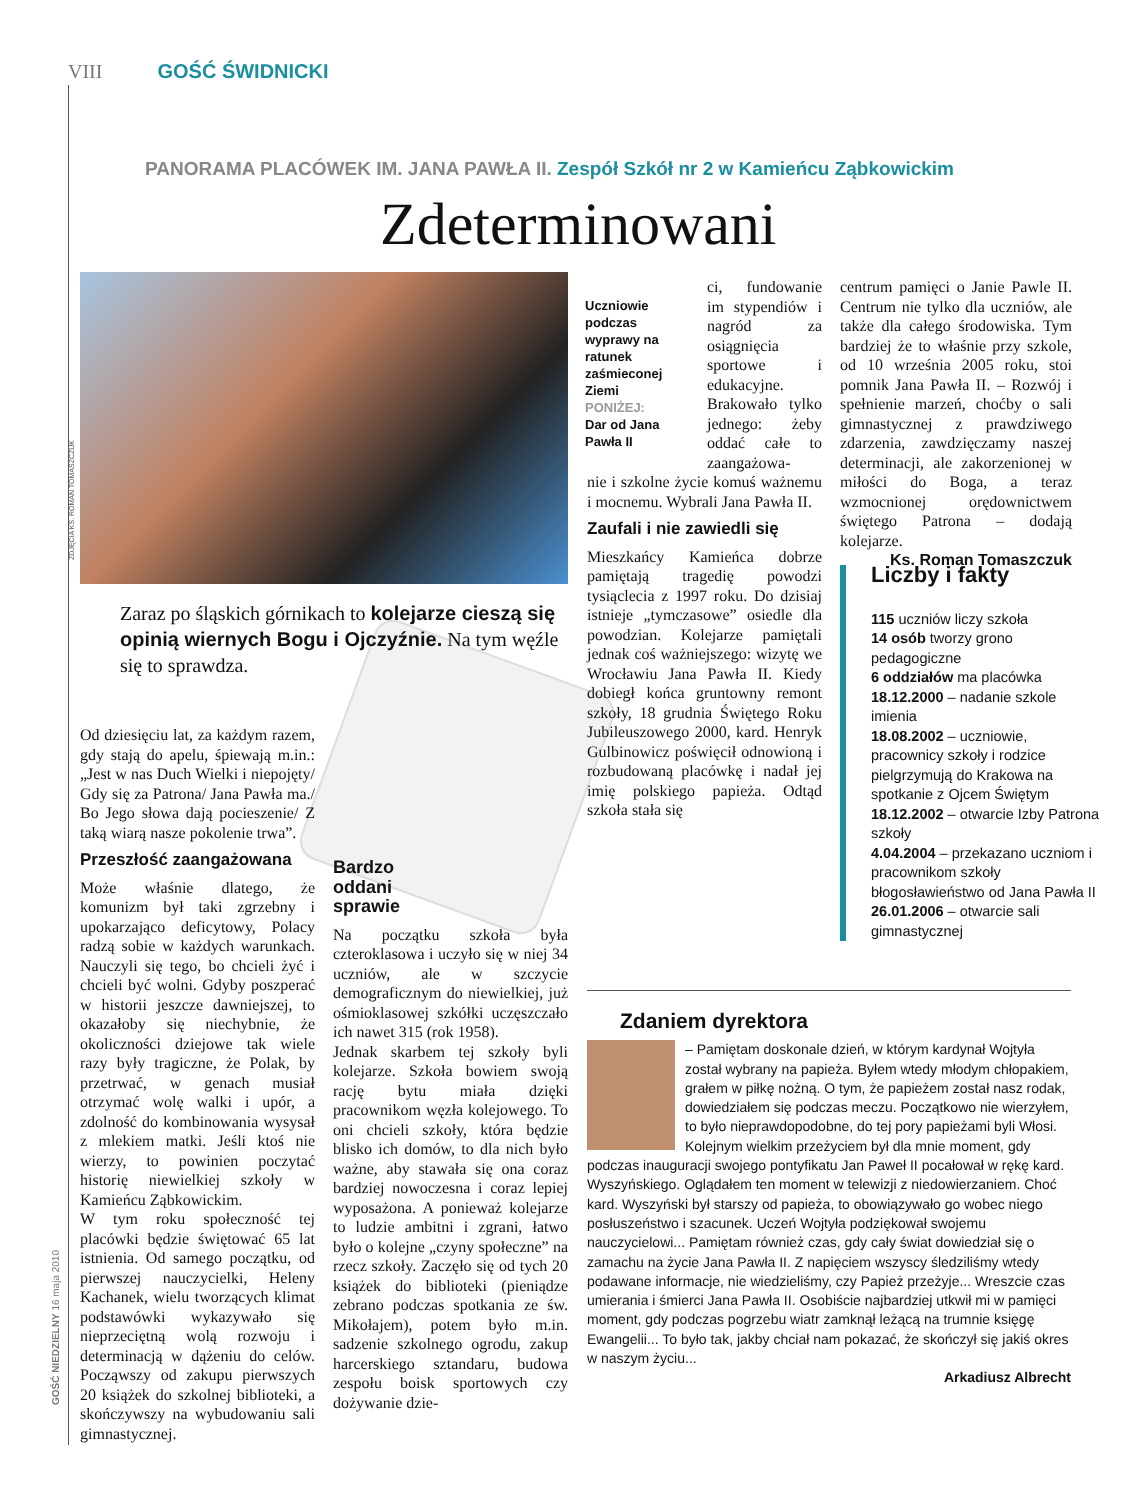VIII GOŚĆ ŚWIDNICKI
PANORAMA PLACÓWEK IM. JANA PAWŁA II. Zespół Szkół nr 2 w Kamieńcu Ząbkowickim
Zdeterminowani
Uczniowie podczas wyprawy na ratunek zaśmieconej Ziemi
PONIŻEJ:
Dar od Jana Pawła II
Zaraz po śląskich górnikach to kolejarze cieszą się opinią wiernych Bogu i Ojczyźnie. Na tym węźle się to sprawdza.
Od dziesięciu lat, za każdym razem, gdy stają do apelu, śpiewają m.in.: „Jest w nas Duch Wielki i niepojęty/ Gdy się za Patrona/ Jana Pawła ma./ Bo Jego słowa dają pocieszenie/ Z taką wiarą nasze pokolenie trwa”.
Przeszłość zaangażowana
Może właśnie dlatego, że komunizm był taki zgrzebny i upokarzająco deficytowy, Polacy radzą sobie w każdych warunkach. Nauczyli się tego, bo chcieli żyć i chcieli być wolni. Gdyby poszperać w historii jeszcze dawniejszej, to okazałoby się niechybnie, że okoliczności dziejowe tak wiele razy były tragiczne, że Polak, by przetrwać, w genach musiał otrzymać wolę walki i upór, a zdolność do kombinowania wysysał z mlekiem matki. Jeśli ktoś nie wierzy, to powinien poczytać historię niewielkiej szkoły w Kamieńcu Ząbkowickim.
W tym roku społeczność tej placówki będzie świętować 65 lat istnienia. Od samego początku, od pierwszej nauczycielki, Heleny Kachanek, wielu tworzących klimat podstawówki wykazywało się nieprzeciętną wolą rozwoju i determinacją w dążeniu do celów. Począwszy od zakupu pierwszych 20 książek do szkolnej biblioteki, a skończywszy na wybudowaniu sali gimnastycznej.
Bardzo
oddani
sprawie
Na początku szkoła była czteroklasowa i uczyło się w niej 34 uczniów, ale w szczycie demograficznym do niewielkiej, już ośmioklasowej szkółki uczęszczało ich nawet 315 (rok 1958).
Jednak skarbem tej szkoły byli kolejarze. Szkoła bowiem swoją rację bytu miała dzięki pracownikom węzła kolejowego. To oni chcieli szkoły, która będzie blisko ich domów, to dla nich było ważne, aby stawała się ona coraz bardziej nowoczesna i coraz lepiej wyposażona. A ponieważ kolejarze to ludzie ambitni i zgrani, łatwo było o kolejne „czyny społeczne” na rzecz szkoły. Zaczęło się od tych 20 książek do biblioteki (pieniądze zebrano podczas spotkania ze św. Mikołajem), potem było m.in. sadzenie szkolnego ogrodu, zakup harcerskiego sztandaru, budowa zespołu boisk sportowych czy dożywanie dzie-
ci, fundowanie im stypendiów i nagród za osiągnięcia sportowe i edukacyjne. Brakowało tylko jednego: żeby oddać całe to zaangażowa-
nie i szkolne życie komuś ważnemu i mocnemu. Wybrali Jana Pawła II.
Zaufali i nie zawiedli się
Mieszkańcy Kamieńca dobrze pamiętają tragedię powodzi tysiąclecia z 1997 roku. Do dzisiaj istnieje „tymczasowe” osiedle dla powodzian. Kolejarze pamiętali jednak coś ważniejszego: wizytę we Wrocławiu Jana Pawła II. Kiedy dobiegł końca gruntowny remont szkoły, 18 grudnia Świętego Roku Jubileuszowego 2000, kard. Henryk Gulbinowicz poświęcił odnowioną i rozbudowaną placówkę i nadał jej imię polskiego papieża. Odtąd szkoła stała się
centrum pamięci o Janie Pawle II. Centrum nie tylko dla uczniów, ale także dla całego środowiska. Tym bardziej że to właśnie przy szkole, od 10 września 2005 roku, stoi pomnik Jana Pawła II. – Rozwój i spełnienie marzeń, choćby o sali gimnastycznej z prawdziwego zdarzenia, zawdzięczamy naszej determinacji, ale zakorzenionej w miłości do Boga, a teraz wzmocnionej orędownictwem świętego Patrona – dodają kolejarze.
Ks. Roman Tomaszczuk
Liczby i fakty
115 uczniów liczy szkoła
14 osób tworzy grono pedagogiczne
6 oddziałów ma placówka
18.12.2000 – nadanie szkole imienia
18.08.2002 – uczniowie, pracownicy szkoły i rodzice pielgrzymują do Krakowa na spotkanie z Ojcem Świętym
18.12.2002 – otwarcie Izby Patrona szkoły
4.04.2004 – przekazano uczniom i pracownikom szkoły błogosławieństwo od Jana Pawła II
26.01.2006 – otwarcie sali gimnastycznej
Zdaniem dyrektora
– Pamiętam doskonale dzień, w którym kardynał Wojtyła został wybrany na papieża. Byłem wtedy młodym chłopakiem, grałem w piłkę nożną. O tym, że papieżem został nasz rodak, dowiedziałem się podczas meczu. Początkowo nie wierzyłem, to było nieprawdopodobne, do tej pory papieżami byli Włosi. Kolejnym wielkim przeżyciem był dla mnie moment, gdy podczas inauguracji swojego pontyfikatu Jan Paweł II pocałował w rękę kard. Wyszyńskiego. Oglądałem ten moment w telewizji z niedowierzaniem. Choć kard. Wyszyński był starszy od papieża, to obowiązywało go wobec niego posłuszeństwo i szacunek. Uczeń Wojtyła podziękował swojemu nauczycielowi... Pamiętam również czas, gdy cały świat dowiedział się o zamachu na życie Jana Pawła II. Z napięciem wszyscy śledziliśmy wtedy podawane informacje, nie wiedzieliśmy, czy Papież przeżyje... Wreszcie czas umierania i śmierci Jana Pawła II. Osobiście najbardziej utkwił mi w pamięci moment, gdy podczas pogrzebu wiatr zamknął leżącą na trumnie księgę Ewangelii... To było tak, jakby chciał nam pokazać, że skończył się jakiś okres w naszym życiu...
Arkadiusz Albrecht
GOŚĆ NIEDZIELNY 16 maja 2010
ZDJĘCIA KS. ROMAN TOMASZCZUK